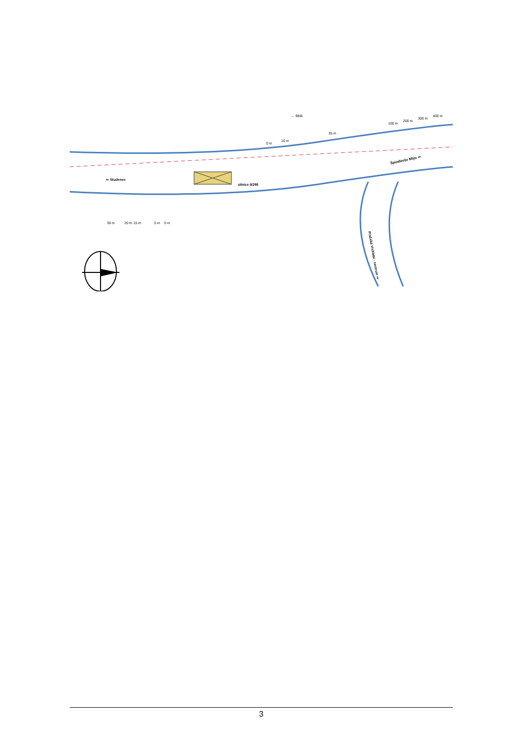← Bělá
⇐ Studenec
silnice II/295
Špindlerův Mlýn ⇒
Pražská Vrchlabí - centrum ⇒
0 m
10 m
35 m
100 m
200 m
300 m
400 m
30 m
20 m
15 m
5 m
0 m
3